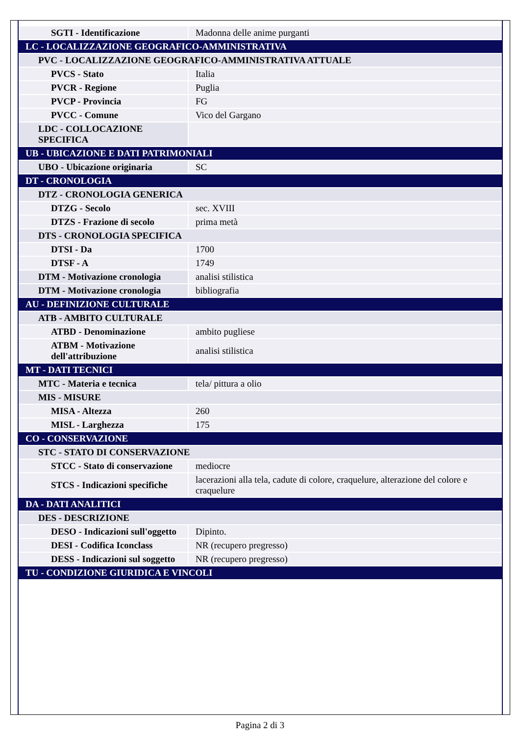| SGTI - Identificazione | Madonna delle anime purganti |
| LC - LOCALIZZAZIONE GEOGRAFICO-AMMINISTRATIVA | |
| PVC - LOCALIZZAZIONE GEOGRAFICO-AMMINISTRATIVA ATTUALE | |
| PVCS - Stato | Italia |
| PVCR - Regione | Puglia |
| PVCP - Provincia | FG |
| PVCC - Comune | Vico del Gargano |
| LDC - COLLOCAZIONE SPECIFICA | |
| UB - UBICAZIONE E DATI PATRIMONIALI | |
| UBO - Ubicazione originaria | SC |
| DT - CRONOLOGIA | |
| DTZ - CRONOLOGIA GENERICA | |
| DTZG - Secolo | sec. XVIII |
| DTZS - Frazione di secolo | prima metà |
| DTS - CRONOLOGIA SPECIFICA | |
| DTSI - Da | 1700 |
| DTSF - A | 1749 |
| DTM - Motivazione cronologia | analisi stilistica |
| DTM - Motivazione cronologia | bibliografia |
| AU - DEFINIZIONE CULTURALE | |
| ATB - AMBITO CULTURALE | |
| ATBD - Denominazione | ambito pugliese |
| ATBM - Motivazione dell'attribuzione | analisi stilistica |
| MT - DATI TECNICI | |
| MTC - Materia e tecnica | tela/ pittura a olio |
| MIS - MISURE | |
| MISA - Altezza | 260 |
| MISL - Larghezza | 175 |
| CO - CONSERVAZIONE | |
| STC - STATO DI CONSERVAZIONE | |
| STCC - Stato di conservazione | mediocre |
| STCS - Indicazioni specifiche | lacerazioni alla tela, cadute di colore, craquelure, alterazione del colore e craquelure |
| DA - DATI ANALITICI | |
| DES - DESCRIZIONE | |
| DESO - Indicazioni sull'oggetto | Dipinto. |
| DESI - Codifica Iconclass | NR (recupero pregresso) |
| DESS - Indicazioni sul soggetto | NR (recupero pregresso) |
| TU - CONDIZIONE GIURIDICA E VINCOLI | |
Pagina 2 di 3